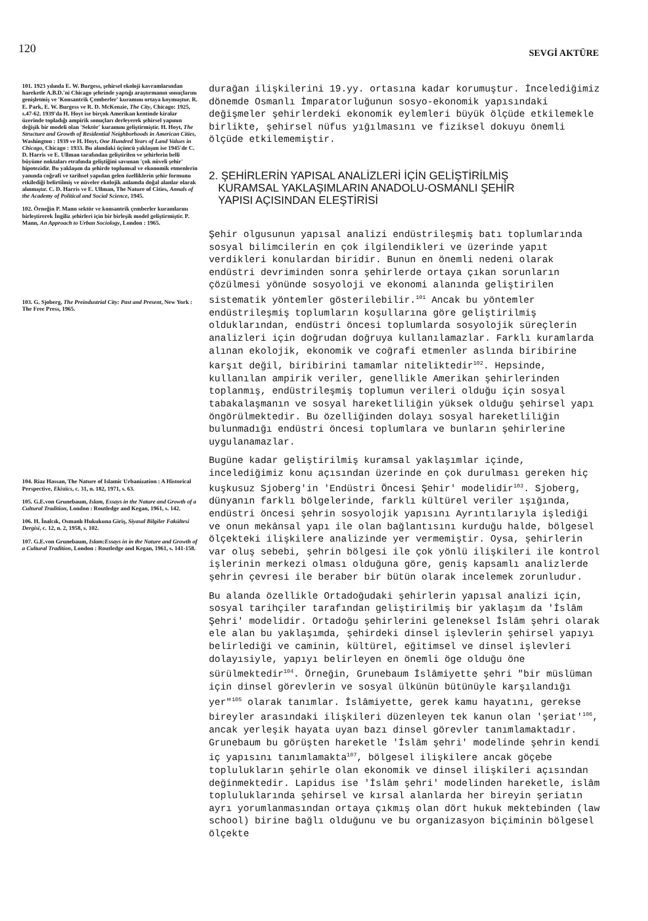120 SEVGİ AKTÜRE
101. 1923 yılında E. W. Burgess, şehirsel ekoloji kavramlarından hareketle A.B.D.'ni Chicago şehrinde yaptığı araştırmanın sonuçlarını genişletmiş ve 'Konsantrik Çemberler' kuramını ortaya koymuştur. R. E. Park, E. W. Burgess ve R. D. McKenzie, The City, Chicago: 1925, s.47-62. 1939'da H. Hoyt ise birçok Amerikan kentinde kiralar üzerinde topladığı ampirik sonuçları derleyerek şehirsel yapının değişik bir modeli olan 'Sektör' kuramını geliştirmiştir. H. Hoyt, The Structure and Growth of Residential Neighborhoods in American Cities, Washington : 1939 ve H. Hoyt, One Hundred Years of Land Values in Chicago, Chicago : 1933. Bu alandaki üçüncü yaklaşım ise 1945'de C. D. Harris ve E. Ullman tarafından geliştirilen ve şehirlerin belli büyüme noktaları etrafında geliştiğini savunan 'çok nüveli şehir' hipotezidir. Bu yaklaşım da şehirde toplumsal ve ekonomik etmenlerin yanında coğrafi ve tarihsel yapıdan gelen özelliklerin şehir formunu etkilediği belirtilmiş ve nüveler ekolojik anlamda doğal alanlar olarak alınmıştır. C. D. Harris ve E. Ullman, The Nature of Cities, Annals of the Academy of Political and Social Science, 1945.
102. Örneğin P. Mann sektör ve konsantrik çemberler kuramlarını birleştirerek İngiliz şehirleri için bir birleşik model geliştirmiştir. P. Mann, An Approach to Urban Sociology, London : 1965.
103. G. Sjoberg, The Preindustrial City: Past and Present, New York : The Free Press, 1965.
104. Riaz Hassan, The Nature of Islamic Urbanization : A Historical Perspective, Ekistics, c. 31, n. 182, 1971, s. 63.
105. G.E.von Grunebaum, Islam, Essays in the Nature and Growth of a Cultural Tradition, London : Routledge and Kegan, 1961, s. 142.
106. H. İnalcık, Osmanlı Hukukuna Giriş, Siyasal Bilgiler Fakültesi Dergisi, c. 12, n. 2, 1958, s. 102.
107. G.E.von Grunebaum, Islam:Essays in in the Nature and Growth of a Cultural Tradition, London : Routledge and Kegan, 1961, s. 141-158.
durağan ilişkilerini 19.yy. ortasına kadar korumuştur. İncelediğimiz dönemde Osmanlı İmparatorluğunun sosyo-ekonomik yapısındaki değişmeler şehirlerdeki ekonomik eylemleri büyük ölçüde etkilemekle birlikte, şehirsel nüfus yığılmasını ve fiziksel dokuyu önemli ölçüde etkilememiştir.
2. ŞEHİRLERİN YAPISAL ANALİZLERİ İÇİN GELİŞTİRİLMİŞ
KURAMSAL YAKLAŞIMLARIN ANADOLU-OSMANLI ŞEHİR
YAPISI AÇISINDAN ELEŞTİRİSİ
Şehir olgusunun yapısal analizi endüstrileşmiş batı toplumlarında sosyal bilimcilerin en çok ilgilendikleri ve üzerinde yapıt verdikleri konulardan biridir. Bunun en önemli nedeni olarak endüstri devriminden sonra şehirlerde ortaya çıkan sorunların çözülmesi yönünde sosyoloji ve ekonomi alanında geliştirilen sistematik yöntemler gösterilebilir.<sup>101</sup> Ancak bu yöntemler endüstrileşmiş toplumların koşullarına göre geliştirilmiş olduklarından, endüstri öncesi toplumlarda sosyolojik süreçlerin analizleri için doğrudan doğruya kullanılamazlar. Farklı kuramlarda alınan ekolojik, ekonomik ve coğrafi etmenler aslında biribirine karşıt değil, biribirini tamamlar niteliktedir<sup>102</sup>. Hepsinde, kullanılan ampirik veriler, genellikle Amerikan şehirlerinden toplanmış, endüstrileşmiş toplumun verileri olduğu için sosyal tabakalaşmanın ve sosyal hareketliliğin yüksek olduğu şehirsel yapı öngörülmektedir. Bu özelliğinden dolayı sosyal hareketliliğin bulunmadığı endüstri öncesi toplumlara ve bunların şehirlerine uygulanamazlar.
Bugüne kadar geliştirilmiş kuramsal yaklaşımlar içinde, incelediğimiz konu açısından üzerinde en çok durulması gereken hiç kuşkusuz Sjoberg'in 'Endüstri Öncesi Şehir' modelidir<sup>103</sup>. Sjoberg, dünyanın farklı bölgelerinde, farklı kültürel veriler ışığında, endüstri öncesi şehrin sosyolojik yapısını Ayrıntılarıyla işlediği ve onun mekânsal yapı ile olan bağlantısını kurduğu halde, bölgesel ölçekteki ilişkilere analizinde yer vermemiştir. Oysa, şehirlerin var oluş sebebi, şehrin bölgesi ile çok yönlü ilişkileri ile kontrol işlerinin merkezi olması olduğuna göre, geniş kapsamlı analizlerde şehrin çevresi ile beraber bir bütün olarak incelemek zorunludur.
Bu alanda özellikle Ortadoğudaki şehirlerin yapısal analizi için, sosyal tarihçiler tarafından geliştirilmiş bir yaklaşım da 'İslâm Şehri' modelidir. Ortadoğu şehirlerini geleneksel İslâm şehri olarak ele alan bu yaklaşımda, şehirdeki dinsel işlevlerin şehirsel yapıyı belirlediği ve caminin, kültürel, eğitimsel ve dinsel işlevleri dolayısiyle, yapıyı belirleyen en önemli öge olduğu öne sürülmektedir<sup>104</sup>. Örneğin, Grunebaum İslâmiyette şehri "bir müslüman için dinsel görevlerin ve sosyal ülkünün bütünüyle karşılandığı yer"<sup>105</sup> olarak tanımlar. İslâmiyette, gerek kamu hayatını, gerekse bireyler arasındaki ilişkileri düzenleyen tek kanun olan 'şeriat'<sup>106</sup>, ancak yerleşik hayata uyan bazı dinsel görevler tanımlamaktadır. Grunebaum bu görüşten hareketle 'İslâm şehri' modelinde şehrin kendi iç yapısını tanımlamakta<sup>107</sup>, bölgesel ilişkilere ancak göçebe toplulukların şehirle olan ekonomik ve dinsel ilişkileri açısından değinmektedir. Lapidus ise 'İslâm şehri' modelinden hareketle, islâm topluluklarında şehirsel ve kırsal alanlarda her bireyin şeriatın ayrı yorumlanmasından ortaya çıkmış olan dört hukuk mektebinden (law school) birine bağlı olduğunu ve bu organizasyon biçiminin bölgesel ölçekte